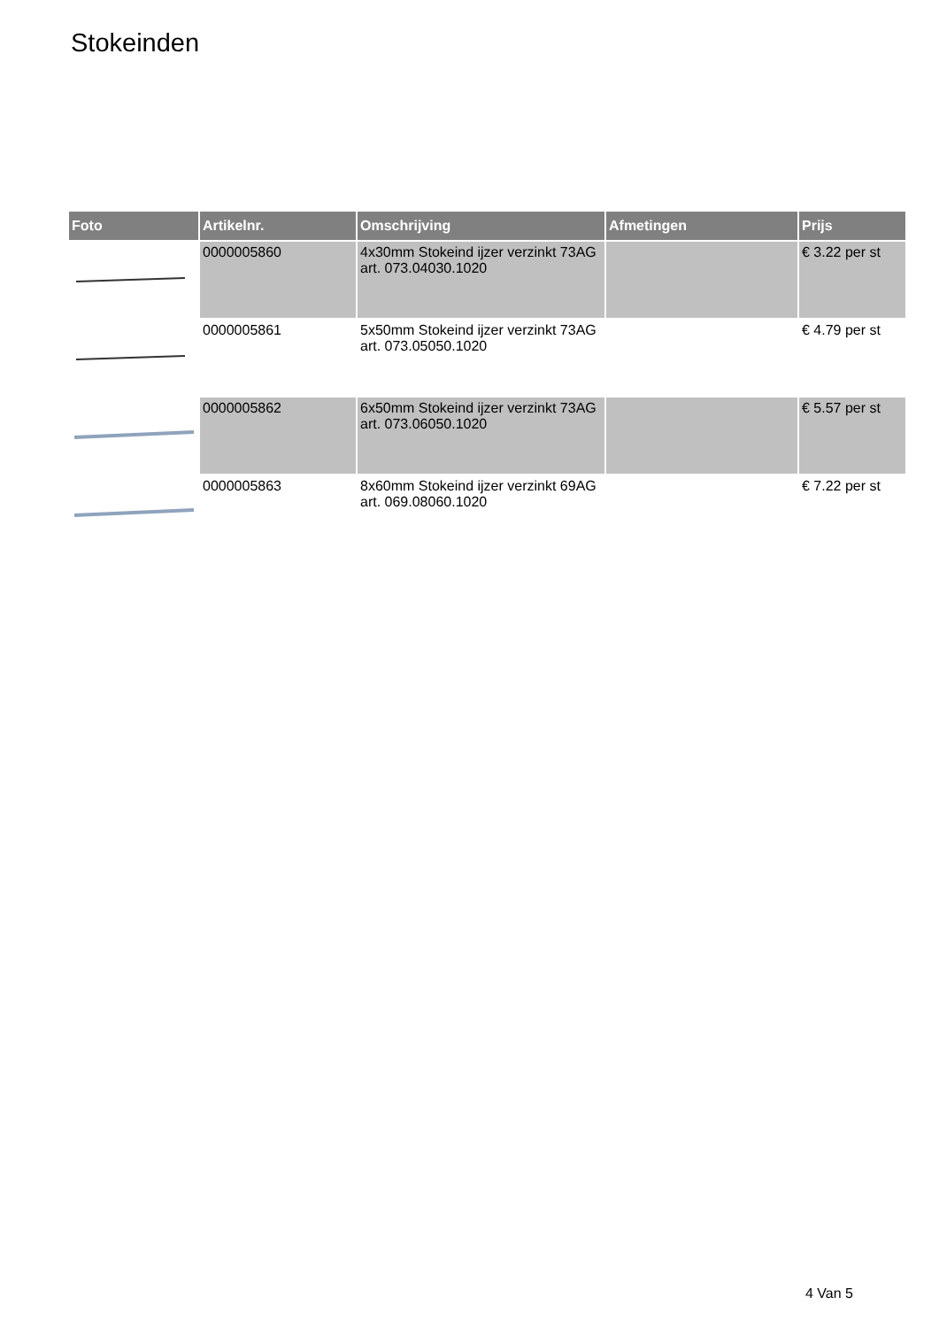Stokeinden
| Foto | Artikelnr. | Omschrijving | Afmetingen | Prijs |
| --- | --- | --- | --- | --- |
| | 0000005860 | 4x30mm Stokeind ijzer verzinkt 73AG art. 073.04030.1020 | | € 3.22 per st |
| | 0000005861 | 5x50mm Stokeind ijzer verzinkt 73AG art. 073.05050.1020 | | € 4.79 per st |
| | 0000005862 | 6x50mm Stokeind ijzer verzinkt 73AG art. 073.06050.1020 | | € 5.57 per st |
| | 0000005863 | 8x60mm Stokeind ijzer verzinkt 69AG art. 069.08060.1020 | | € 7.22 per st |
4 Van 5